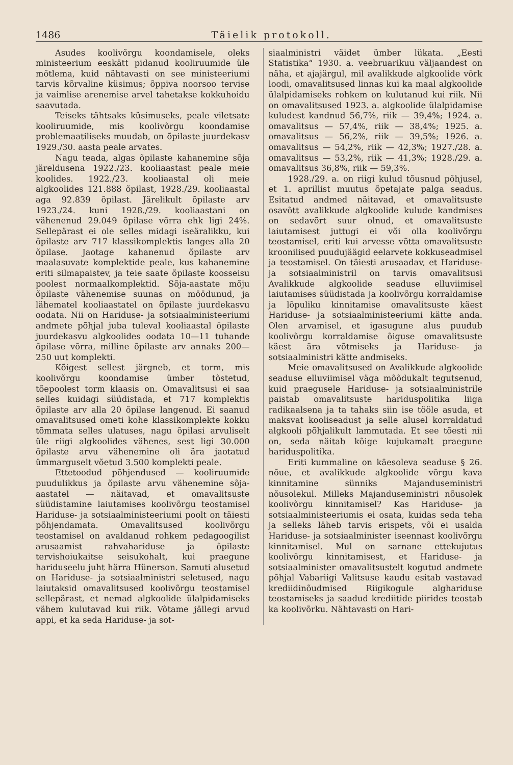1486 Täielik protokoll.
Asudes koolivõrgu koondamisele, oleks ministeerium eeskätt pidanud kooliruumide üle mõtlema, kuid nähtavasti on see ministeeriumi tarvis kõrvaline küsimus; õppiva noorsoo tervise ja vaimlise arenemise arvel tahetakse kokkuhoidu saavutada.
Teiseks tähtsaks küsimuseks, peale viletsate kooliruumide, mis koolivõrgu koondamise problemaatiliseks muudab, on õpilaste juurdekasv 1929./30. aasta peale arvates.
Nagu teada, algas õpilaste kahanemine sõja järeldusena 1922./23. kooliaastast peale meie koolides. 1922./23. kooliaastal oli meie algkoolides 121.888 õpilast, 1928./29. kooliaastal aga 92.839 õpilast. Järelikult õpilaste arv 1923./24. kuni 1928./29. kooliaastani on vähenenud 29.049 õpilase võrra ehk ligi 24%. Sellepärast ei ole selles midagi iseäralikku, kui õpilaste arv 717 klassikomplektis langes alla 20 õpilase. Jaotage kahanenud õpilaste arv maalasuvate komplektide peale, kus kahanemine eriti silmapaistev, ja teie saate õpilaste koosseisu poolest normaalkomplektid. Sõja-aastate mõju õpilaste vähenemise suunas on möödunud, ja lähematel kooliaastatel on õpilaste juurdekasvu oodata. Nii on Hariduse- ja sotsiaalministeeriumi andmete põhjal juba tuleval kooliaastal õpilaste juurdekasvu algkoolides oodata 10—11 tuhande õpilase võrra, milline õpilaste arv annaks 200—250 uut komplekti.
Kõigest sellest järgneb, et torm, mis koolivõrgu koondamise ümber tõstetud, tõepoolest torm klaasis on. Omavalitsusi ei saa selles kuidagi süüdistada, et 717 komplektis õpilaste arv alla 20 õpilase langenud. Ei saanud omavalitsused ometi kohe klassikomplekte kokku tõmmata selles ulatuses, nagu õpilasi arvuliselt üle riigi algkoolides vähenes, sest ligi 30.000 õpilaste arvu vähenemine oli ära jaotatud ümmarguselt võetud 3.500 komplekti peale.
Ettetoodud põhjendused — kooliruumide puudulikkus ja õpilaste arvu vähenemine sõja-aastatel — näitavad, et omavalitsuste süüdistamine laiutamises koolivõrgu teostamisel Hariduse- ja sotsiaalministeeriumi poolt on täiesti põhjendamata. Omavalitsused koolivõrgu teostamisel on avaldanud rohkem pedagoogilist arusaamist rahvahariduse ja õpilaste tervishoiukaitse seisukohalt, kui praegune hariduseelu juht härra Hünerson. Samuti alusetud on Hariduse- ja sotsiaalministri seletused, nagu laiutaksid omavalitsused koolivõrgu teostamisel sellepärast, et nemad algkoolide ülalpidamiseks vähem kulutavad kui riik. Võtame jällegi arvud appi, et ka seda Hariduse- ja sot-
siaalministri väidet ümber lükata. „Eesti Statistika“ 1930. a. veebruarikuu väljaandest on näha, et ajajärgul, mil avalikkude algkoolide võrk loodi, omavalitsused linnas kui ka maal algkoolide ülalpidamiseks rohkem on kulutanud kui riik. Nii on omavalitsused 1923. a. algkoolide ülalpidamise kuludest kandnud 56,7%, riik — 39,4%; 1924. a. omavalitsus — 57,4%, riik — 38,4%; 1925. a. omavalitsus — 56,2%, riik — 39,5%; 1926. a. omavalitsus — 54,2%, riik — 42,3%; 1927./28. a. omavalitsus — 53,2%, riik — 41,3%; 1928./29. a. omavalitsus 36,8%, riik — 59,3%.
1928./29. a. on riigi kulud tõusnud põhjusel, et 1. aprillist muutus õpetajate palga seadus. Esitatud andmed näitavad, et omavalitsuste osavõtt avalikkude algkoolide kulude kandmises on sedavõrt suur olnud, et omavalitsuste laiutamisest juttugi ei või olla koolivõrgu teostamisel, eriti kui arvesse võtta omavalitsuste kroonilised puudujäägid eelarvete kokkuseadmisel ja teostamisel. On täiesti arusaadav, et Hariduse- ja sotsiaalministril on tarvis omavalitsusi Avalikkude algkoolide seaduse elluviimisel laiutamises süüdistada ja koolivõrgu korraldamise ja lõpuliku kinnitamise omavalitsuste käest Hariduse- ja sotsiaalministeeriumi kätte anda. Olen arvamisel, et igasugune alus puudub koolivõrgu korraldamise õiguse omavalitsuste käest ära võtmiseks ja Hariduse- ja sotsiaalministri kätte andmiseks.
Meie omavalitsused on Avalikkude algkoolide seaduse elluviimisel väga mõõdukalt tegutsenud, kuid praegusele Hariduse- ja sotsiaalministrile paistab omavalitsuste hariduspolitika liiga radikaalsena ja ta tahaks siin ise tööle asuda, et maksvat kooliseadust ja selle alusel korraldatud algkooli põhjalikult lammutada. Et see tõesti nii on, seda näitab kõige kujukamalt praegune hariduspolitika.
Eriti kummaline on käesoleva seaduse § 26. nõue, et avalikkude algkoolide võrgu kava kinnitamine sünniks Majanduseministri nõusolekul. Milleks Majanduseministri nõusolek koolivõrgu kinnitamisel? Kas Hariduse- ja sotsiaalministeeriumis ei osata, kuidas seda teha ja selleks läheb tarvis erispets, või ei usalda Hariduse- ja sotsiaalminister iseennast koolivõrgu kinnitamisel. Mul on sarnane ettekujutus koolivõrgu kinnitamisest, et Hariduse- ja sotsiaalminister omavalitsustelt kogutud andmete põhjal Vabariigi Valitsuse kaudu esitab vastavad krediidinõudmised Riigikogule alghariduse teostamiseks ja saadud krediitide piirides teostab ka koolivõrku. Nähtavasti on Hari-